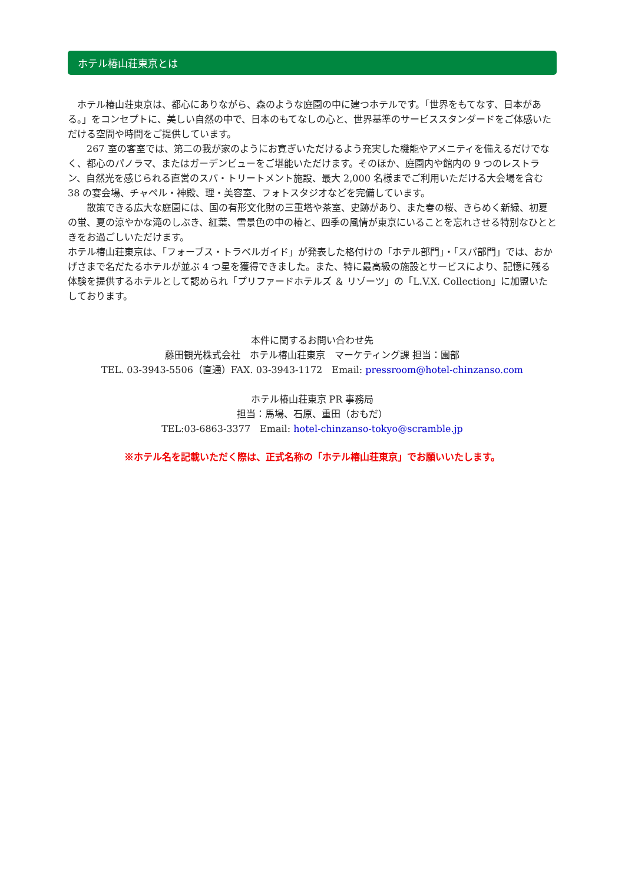ホテル椿山荘東京とは
　ホテル椿山荘東京は、都心にありながら、森のような庭園の中に建つホテルです。「世界をもてなす、日本がある。」をコンセプトに、美しい自然の中で、日本のもてなしの心と、世界基準のサービススタンダードをご体感いただける空間や時間をご提供しています。
　　267 室の客室では、第二の我が家のようにお寛ぎいただけるよう充実した機能やアメニティを備えるだけでなく、都心のパノラマ、またはガーデンビューをご堪能いただけます。そのほか、庭園内や館内の 9 つのレストラン、自然光を感じられる直営のスパ・トリートメント施設、最大 2,000 名様までご利用いただける大会場を含む 38 の宴会場、チャペル・神殿、理・美容室、フォトスタジオなどを完備しています。
　　散策できる広大な庭園には、国の有形文化財の三重塔や茶室、史跡があり、また春の桜、きらめく新緑、初夏の蛍、夏の涼やかな滝のしぶき、紅葉、雪景色の中の椿と、四季の風情が東京にいることを忘れさせる特別なひとときをお過ごしいただけます。
ホテル椿山荘東京は、「フォーブス・トラベルガイド」が発表した格付けの「ホテル部門」・「スパ部門」では、おかげさまで名だたるホテルが並ぶ 4 つ星を獲得できました。また、特に最高級の施設とサービスにより、記憶に残る体験を提供するホテルとして認められ「プリファードホテルズ ＆ リゾーツ」の「L.V.X. Collection」に加盟いたしております。
本件に関するお問い合わせ先
藤田観光株式会社　ホテル椿山荘東京　マーケティング課 担当：園部
TEL. 03-3943-5506（直通）FAX. 03-3943-1172　Email: pressroom@hotel-chinzanso.com
ホテル椿山荘東京 PR 事務局
担当：馬場、石原、重田（おもだ）
TEL:03-6863-3377　Email: hotel-chinzanso-tokyo@scramble.jp
※ホテル名を記載いただく際は、正式名称の「ホテル椿山荘東京」でお願いいたします。